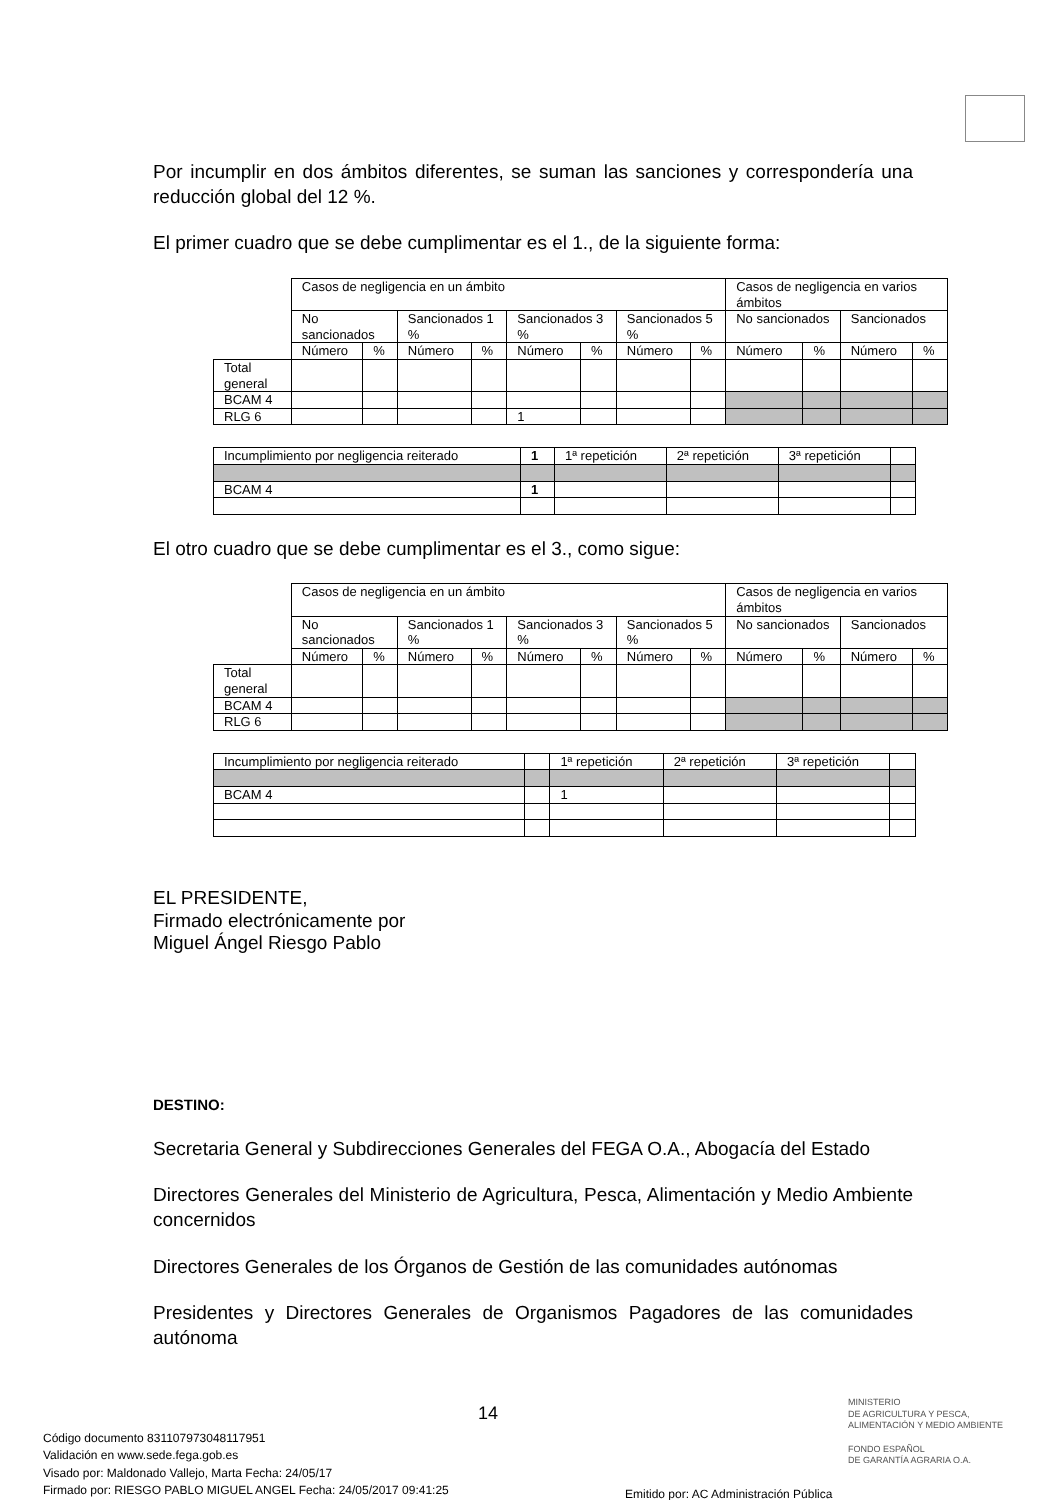Por incumplir en dos ámbitos diferentes, se suman las sanciones y correspondería una reducción global del 12 %.
El primer cuadro que se debe cumplimentar es el 1., de la siguiente forma:
| | Casos de negligencia en un ámbito | | | | | | | | Casos de negligencia en varios ámbitos | | | |
| | No sancionados | | Sancionados 1 % | | Sancionados 3 % | | Sancionados 5 % | | No sancionados | | Sancionados | |
| | Número | % | Número | % | Número | % | Número | % | Número | % | Número | % |
| Total general | | | | | | | | | | | | |
| BCAM 4 | | | | | | | | | | | | |
| RLG 6 | | | | | 1 | | | | | | | |
| Incumplimiento por negligencia reiterado | 1 | 1ª repetición | 2ª repetición | 3ª repetición | |
| BCAM 4 | 1 | | | | |
El otro cuadro que se debe cumplimentar es el 3., como sigue:
| | Casos de negligencia en un ámbito | | | | | | | | Casos de negligencia en varios ámbitos | | | |
| | No sancionados | | Sancionados 1 % | | Sancionados 3 % | | Sancionados 5 % | | No sancionados | | Sancionados | |
| | Número | % | Número | % | Número | % | Número | % | Número | % | Número | % |
| Total general | | | | | | | | | | | | |
| BCAM 4 | | | | | | | | | | | | |
| RLG 6 | | | | | | | | | | | | |
| Incumplimiento por negligencia reiterado | | 1ª repetición | 2ª repetición | 3ª repetición | |
| BCAM 4 | | 1 | | | |
EL PRESIDENTE,
Firmado electrónicamente por
Miguel Ángel Riesgo Pablo
DESTINO:
Secretaria General y Subdirecciones Generales del FEGA O.A., Abogacía del Estado
Directores Generales del Ministerio de Agricultura, Pesca, Alimentación y Medio Ambiente concernidos
Directores Generales de los Órganos de Gestión de las comunidades autónomas
Presidentes y Directores Generales de Organismos Pagadores de las comunidades autónoma
14
MINISTERIO
DE AGRICULTURA Y PESCA,
ALIMENTACIÓN Y MEDIO AMBIENTE
FONDO ESPAÑOL
DE GARANTÍA AGRARIA O.A.
Código documento 831107973048117951
Validación en www.sede.fega.gob.es
Visado por: Maldonado Vallejo, Marta Fecha: 24/05/17
Firmado por: RIESGO PABLO MIGUEL ANGEL Fecha: 24/05/2017 09:41:25
Emitido por: AC Administración Pública